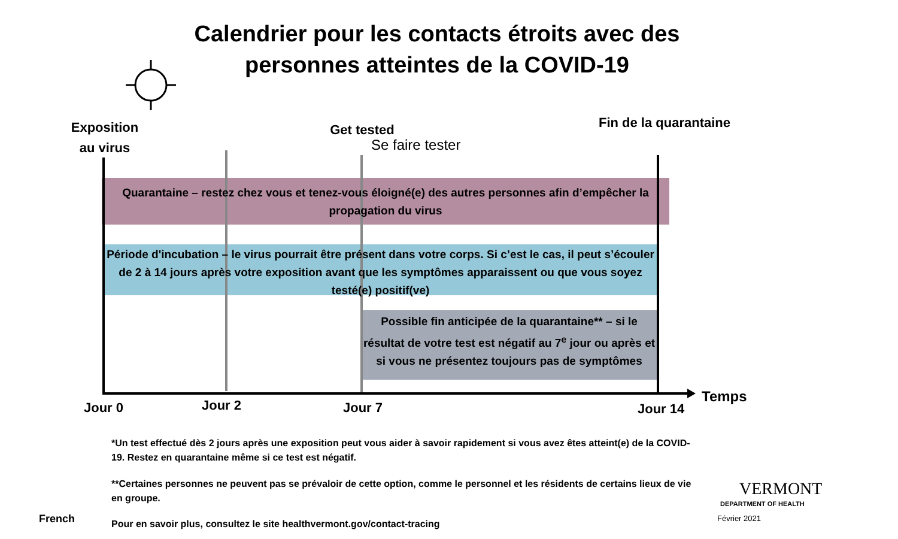Calendrier pour les contacts étroits avec des personnes atteintes de la COVID-19
Exposition au virus
Get tested
Se faire tester
Fin de la quarantaine
Quarantaine – restez chez vous et tenez-vous éloigné(e) des autres personnes afin d’empêcher la propagation du virus
Période d'incubation – le virus pourrait être présent dans votre corps. Si c’est le cas, il peut s’écouler de 2 à 14 jours après votre exposition avant que les symptômes apparaissent ou que vous soyez testé(e) positif(ve)
Possible fin anticipée de la quarantaine** – si le résultat de votre test est négatif au 7<sup>e</sup> jour ou après et si vous ne présentez toujours pas de symptômes
Jour 0 Jour 2 Jour 7 Jour 14
Temps
*Un test effectué dès 2 jours après une exposition peut vous aider à savoir rapidement si vous avez êtes atteint(e) de la COVID-19. Restez en quarantaine même si ce test est négatif.
**Certaines personnes ne peuvent pas se prévaloir de cette option, comme le personnel et les résidents de certains lieux de vie en groupe.
French
Pour en savoir plus, consultez le site healthvermont.gov/contact-tracing
VERMONT
DEPARTMENT OF HEALTH
Février 2021